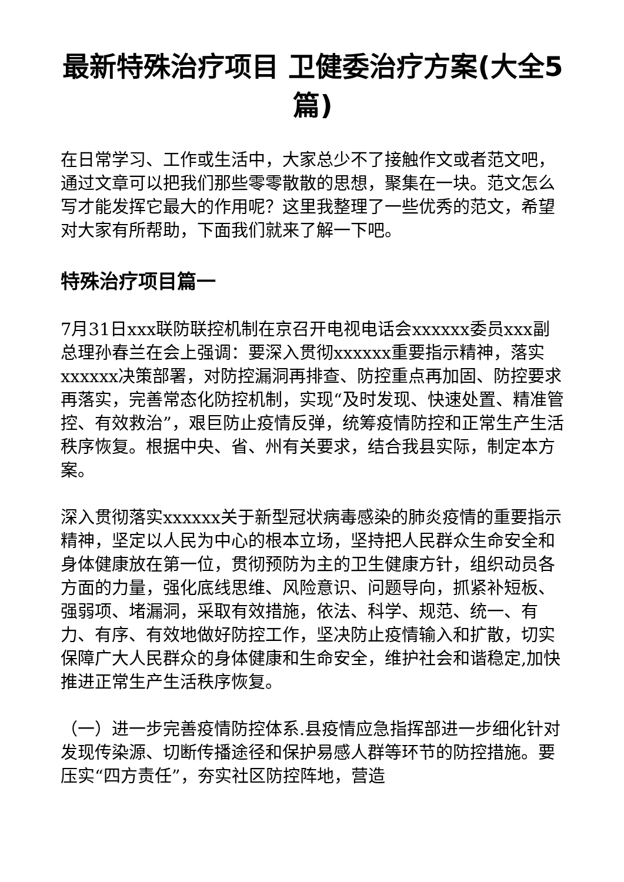最新特殊治疗项目 卫健委治疗方案(大全5篇)
在日常学习、工作或生活中，大家总少不了接触作文或者范文吧，通过文章可以把我们那些零零散散的思想，聚集在一块。范文怎么写才能发挥它最大的作用呢？这里我整理了一些优秀的范文，希望对大家有所帮助，下面我们就来了解一下吧。
特殊治疗项目篇一
7月31日xxx联防联控机制在京召开电视电话会xxxxxx委员xxx副总理孙春兰在会上强调：要深入贯彻xxxxxx重要指示精神，落实xxxxxx决策部署，对防控漏洞再排查、防控重点再加固、防控要求再落实，完善常态化防控机制，实现“及时发现、快速处置、精准管控、有效救治”，艰巨防止疫情反弹，统筹疫情防控和正常生产生活秩序恢复。根据中央、省、州有关要求，结合我县实际，制定本方案。
深入贯彻落实xxxxxx关于新型冠状病毒感染的肺炎疫情的重要指示精神，坚定以人民为中心的根本立场，坚持把人民群众生命安全和身体健康放在第一位，贯彻预防为主的卫生健康方针，组织动员各方面的力量，强化底线思维、风险意识、问题导向，抓紧补短板、强弱项、堵漏洞，采取有效措施，依法、科学、规范、统一、有力、有序、有效地做好防控工作，坚决防止疫情输入和扩散，切实保障广大人民群众的身体健康和生命安全，维护社会和谐稳定,加快推进正常生产生活秩序恢复。
（一）进一步完善疫情防控体系.县疫情应急指挥部进一步细化针对发现传染源、切断传播途径和保护易感人群等环节的防控措施。要压实“四方责任”，夯实社区防控阵地，营造